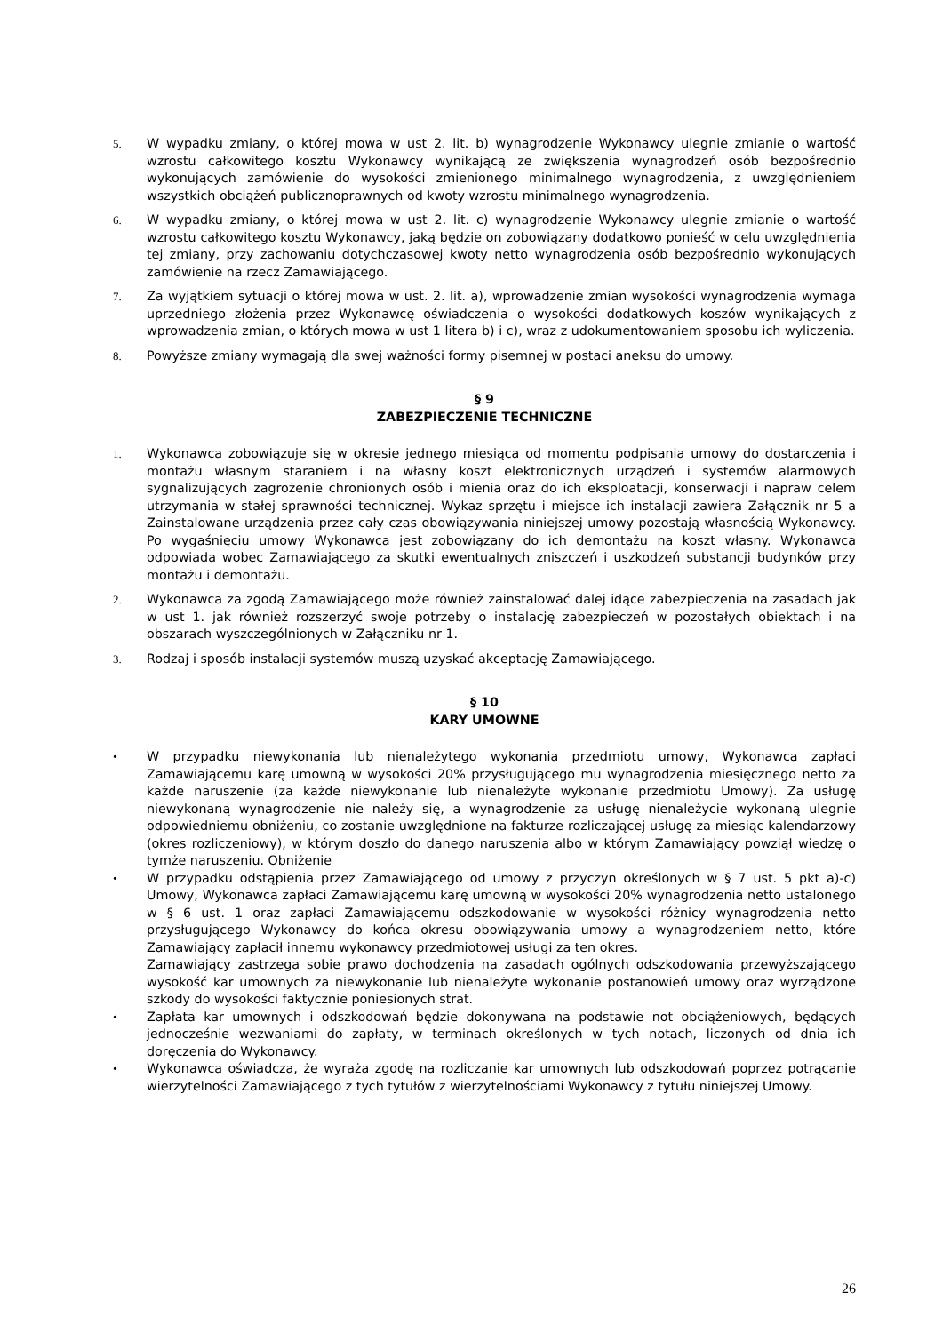5. W wypadku zmiany, o której mowa w ust 2. lit. b) wynagrodzenie Wykonawcy ulegnie zmianie o wartość wzrostu całkowitego kosztu Wykonawcy wynikającą ze zwiększenia wynagrodzeń osób bezpośrednio wykonujących zamówienie do wysokości zmienionego minimalnego wynagrodzenia, z uwzględnieniem wszystkich obciążeń publicznoprawnych od kwoty wzrostu minimalnego wynagrodzenia.
6. W wypadku zmiany, o której mowa w ust 2. lit. c) wynagrodzenie Wykonawcy ulegnie zmianie o wartość wzrostu całkowitego kosztu Wykonawcy, jaką będzie on zobowiązany dodatkowo ponieść w celu uwzględnienia tej zmiany, przy zachowaniu dotychczasowej kwoty netto wynagrodzenia osób bezpośrednio wykonujących zamówienie na rzecz Zamawiającego.
7. Za wyjątkiem sytuacji o której mowa w ust. 2. lit. a), wprowadzenie zmian wysokości wynagrodzenia wymaga uprzedniego złożenia przez Wykonawcę oświadczenia o wysokości dodatkowych koszów wynikających z wprowadzenia zmian, o których mowa w ust 1 litera b) i c), wraz z udokumentowaniem sposobu ich wyliczenia.
8. Powyższe zmiany wymagają dla swej ważności formy pisemnej w postaci aneksu do umowy.
§ 9
ZABEZPIECZENIE TECHNICZNE
1. Wykonawca zobowiązuje się w okresie jednego miesiąca od momentu podpisania umowy do dostarczenia i montażu własnym staraniem i na własny koszt elektronicznych urządzeń i systemów alarmowych sygnalizujących zagrożenie chronionych osób i mienia oraz do ich eksploatacji, konserwacji i napraw celem utrzymania w stałej sprawności technicznej. Wykaz sprzętu i miejsce ich instalacji zawiera Załącznik nr 5 a Zainstalowane urządzenia przez cały czas obowiązywania niniejszej umowy pozostają własnością Wykonawcy. Po wygaśnięciu umowy Wykonawca jest zobowiązany do ich demontażu na koszt własny. Wykonawca odpowiada wobec Zamawiającego za skutki ewentualnych zniszczeń i uszkodzeń substancji budynków przy montażu i demontażu.
2. Wykonawca za zgodą Zamawiającego może również zainstalować dalej idące zabezpieczenia na zasadach jak w ust 1. jak również rozszerzyć swoje potrzeby o instalację zabezpieczeń w pozostałych obiektach i na obszarach wyszczególnionych w Załączniku nr 1.
3. Rodzaj i sposób instalacji systemów muszą uzyskać akceptację Zamawiającego.
§ 10
KARY UMOWNE
• W przypadku niewykonania lub nienależytego wykonania przedmiotu umowy, Wykonawca zapłaci Zamawiającemu karę umowną w wysokości 20% przysługującego mu wynagrodzenia miesięcznego netto za każde naruszenie (za każde niewykonanie lub nienależyte wykonanie przedmiotu Umowy). Za usługę niewykonaną wynagrodzenie nie należy się, a wynagrodzenie za usługę nienależycie wykonaną ulegnie odpowiedniemu obniżeniu, co zostanie uwzględnione na fakturze rozliczającej usługę za miesiąc kalendarzowy (okres rozliczeniowy), w którym doszło do danego naruszenia albo w którym Zamawiający powziął wiedzę o tymże naruszeniu. Obniżenie
• W przypadku odstąpienia przez Zamawiającego od umowy z przyczyn określonych w § 7 ust. 5 pkt a)-c) Umowy, Wykonawca zapłaci Zamawiającemu karę umowną w wysokości 20% wynagrodzenia netto ustalonego w § 6 ust. 1 oraz zapłaci Zamawiającemu odszkodowanie w wysokości różnicy wynagrodzenia netto przysługującego Wykonawcy do końca okresu obowiązywania umowy a wynagrodzeniem netto, które Zamawiający zapłacił innemu wykonawcy przedmiotowej usługi za ten okres.
Zamawiający zastrzega sobie prawo dochodzenia na zasadach ogólnych odszkodowania przewyższającego wysokość kar umownych za niewykonanie lub nienależyte wykonanie postanowień umowy oraz wyrządzone szkody do wysokości faktycznie poniesionych strat.
• Zapłata kar umownych i odszkodowań będzie dokonywana na podstawie not obciążeniowych, będących jednocześnie wezwaniami do zapłaty, w terminach określonych w tych notach, liczonych od dnia ich doręczenia do Wykonawcy.
• Wykonawca oświadcza, że wyraża zgodę na rozliczanie kar umownych lub odszkodowań poprzez potrącanie wierzytelności Zamawiającego z tych tytułów z wierzytelnościami Wykonawcy z tytułu niniejszej Umowy.
26